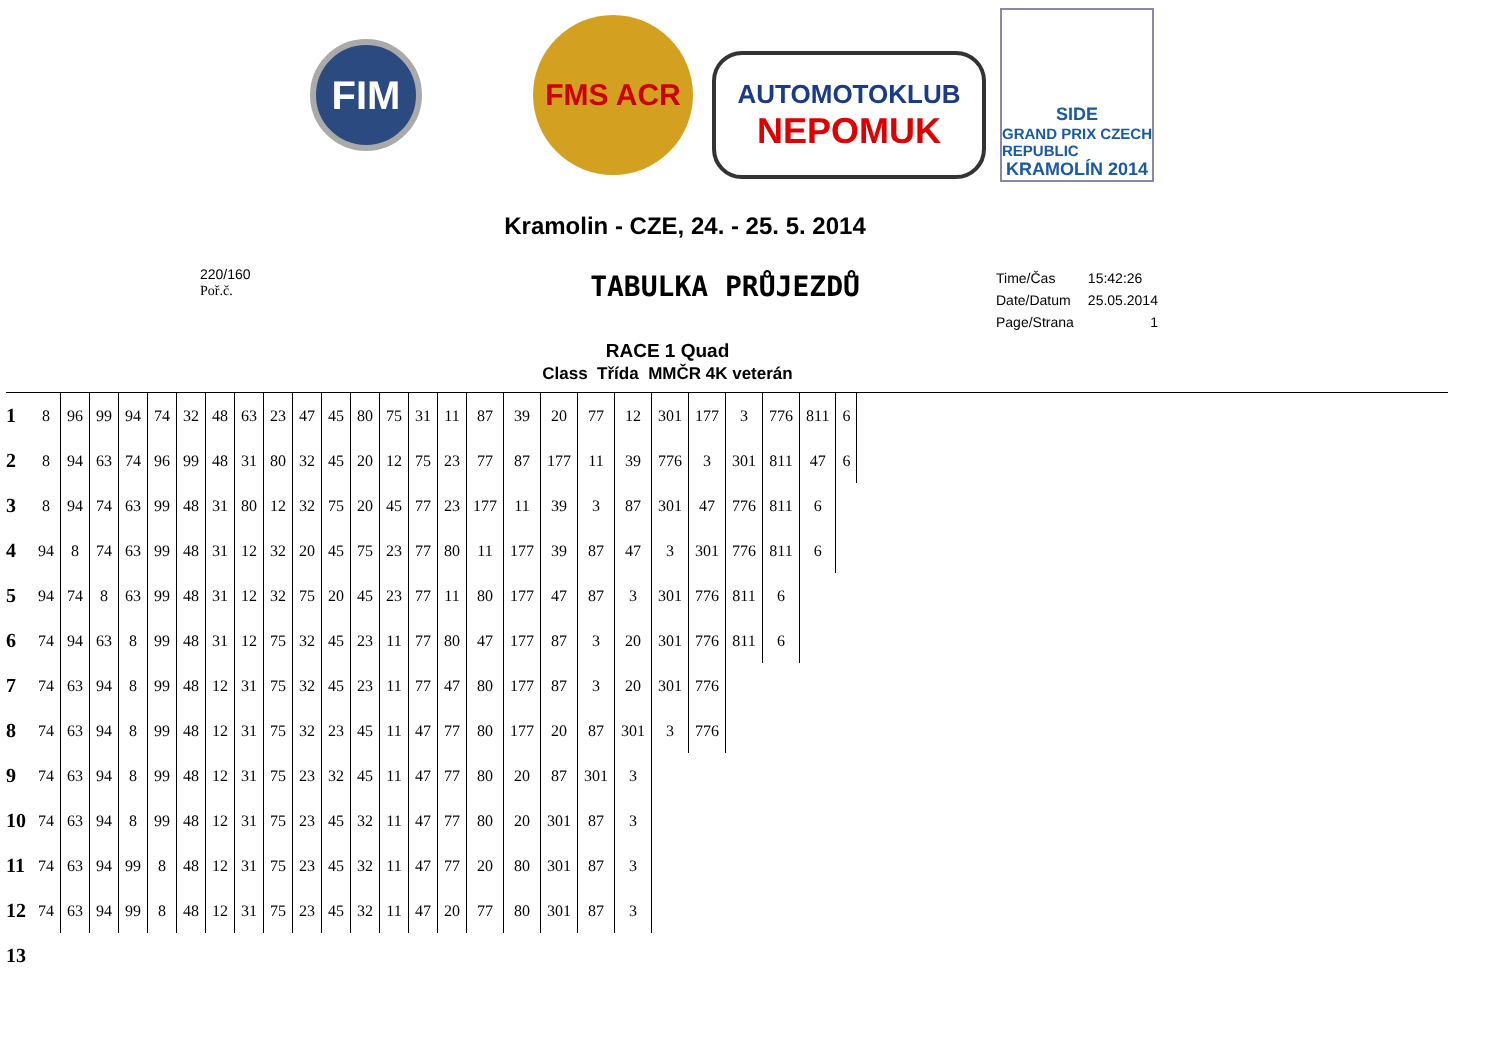FIM
FMS ACR
AUTOMOTOKLUB
NEPOMUK
SIDE
GRAND PRIX CZECH REPUBLIC
KRAMOLÍN 2014
Kramolin - CZE, 24. - 25. 5. 2014
220/160
Poř.č.
TABULKA PRŮJEZDŮ
| Time/Čas | 15:42:26 |
| Date/Datum | 25.05.2014 |
| Page/Strana | 1 |
RACE 1 Quad
Class Třída MMČR 4K veterán
| 1 | 8 | 96 | 99 | 94 | 74 | 32 | 48 | 63 | 23 | 47 | 45 | 80 | 75 | 31 | 11 | 87 | 39 | 20 | 77 | 12 | 301 | 177 | 3 | 776 | 811 | 6 |
| 2 | 8 | 94 | 63 | 74 | 96 | 99 | 48 | 31 | 80 | 32 | 45 | 20 | 12 | 75 | 23 | 77 | 87 | 177 | 11 | 39 | 776 | 3 | 301 | 811 | 47 | 6 |
| 3 | 8 | 94 | 74 | 63 | 99 | 48 | 31 | 80 | 12 | 32 | 75 | 20 | 45 | 77 | 23 | 177 | 11 | 39 | 3 | 87 | 301 | 47 | 776 | 811 | 6 | |
| 4 | 94 | 8 | 74 | 63 | 99 | 48 | 31 | 12 | 32 | 20 | 45 | 75 | 23 | 77 | 80 | 11 | 177 | 39 | 87 | 47 | 3 | 301 | 776 | 811 | 6 | |
| 5 | 94 | 74 | 8 | 63 | 99 | 48 | 31 | 12 | 32 | 75 | 20 | 45 | 23 | 77 | 11 | 80 | 177 | 47 | 87 | 3 | 301 | 776 | 811 | 6 | | |
| 6 | 74 | 94 | 63 | 8 | 99 | 48 | 31 | 12 | 75 | 32 | 45 | 23 | 11 | 77 | 80 | 47 | 177 | 87 | 3 | 20 | 301 | 776 | 811 | 6 | | |
| 7 | 74 | 63 | 94 | 8 | 99 | 48 | 12 | 31 | 75 | 32 | 45 | 23 | 11 | 77 | 47 | 80 | 177 | 87 | 3 | 20 | 301 | 776 | | | | |
| 8 | 74 | 63 | 94 | 8 | 99 | 48 | 12 | 31 | 75 | 32 | 23 | 45 | 11 | 47 | 77 | 80 | 177 | 20 | 87 | 301 | 3 | 776 | | | | |
| 9 | 74 | 63 | 94 | 8 | 99 | 48 | 12 | 31 | 75 | 23 | 32 | 45 | 11 | 47 | 77 | 80 | 20 | 87 | 301 | 3 | | | | | | |
| 10 | 74 | 63 | 94 | 8 | 99 | 48 | 12 | 31 | 75 | 23 | 45 | 32 | 11 | 47 | 77 | 80 | 20 | 301 | 87 | 3 | | | | | | |
| 11 | 74 | 63 | 94 | 99 | 8 | 48 | 12 | 31 | 75 | 23 | 45 | 32 | 11 | 47 | 77 | 20 | 80 | 301 | 87 | 3 | | | | | | |
| 12 | 74 | 63 | 94 | 99 | 8 | 48 | 12 | 31 | 75 | 23 | 45 | 32 | 11 | 47 | 20 | 77 | 80 | 301 | 87 | 3 | | | | | | |
| 13 | | | | | | | | | | | | | | | | | | | | | | | | | | |